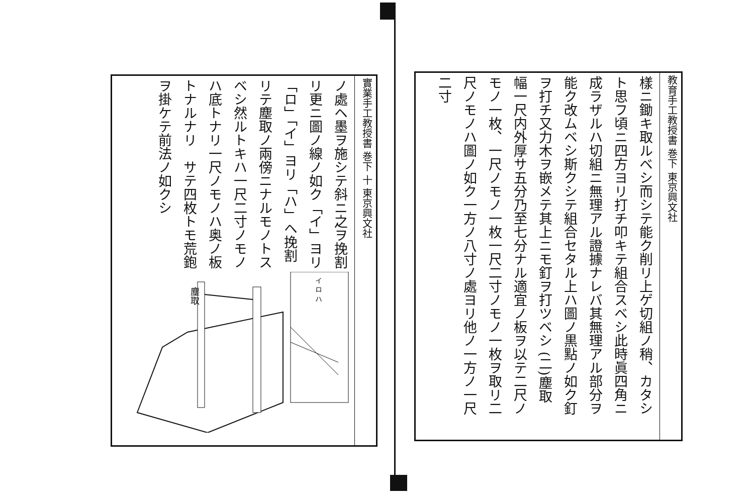教育手工教授書 巻下 東京興文社
樣ニ鋤キ取ルベシ而シテ能ク削リ上ゲ切組ノ稍、カタシト思フ頃ニ四方ヨリ打チ叩キテ組合スベシ此時眞四角ニ成ラザルハ切組ニ無理アル證據ナレバ其無理アル部分ヲ能ク改ムベシ斯クシテ組合セタル上ハ圖ノ黒點ノ如ク釘ヲ打チ又力木ヲ嵌メテ其上ニモ釘ヲ打ツベシ (二)塵取　幅一尺内外厚サ五分乃至七分ナル適宜ノ板ヲ以テ二尺ノモノ一枚、一尺ノモノ一枚一尺二寸ノモノ一枚ヲ取リ二尺ノモノハ圖ノ如ク一方ノ八寸ノ處ヨリ他ノ一方ノ一尺二寸
實業手工教授書 巻下 十 東京興文社
ノ處ヘ墨ヲ施シテ斜ニ之ヲ挽割リ更ニ圖ノ線ノ如ク「イ」ヨリ「ロ」「イ」ヨリ「ハ」ヘ挽割リテ塵取ノ兩傍ニナルモノトスベシ然ルトキハ一尺二寸ノモノハ底トナリ一尺ノモノハ奥ノ板トナルナリ　サテ四枚トモ荒鉋ヲ掛ケテ前法ノ如クシ
塵取
イ ロ ハ